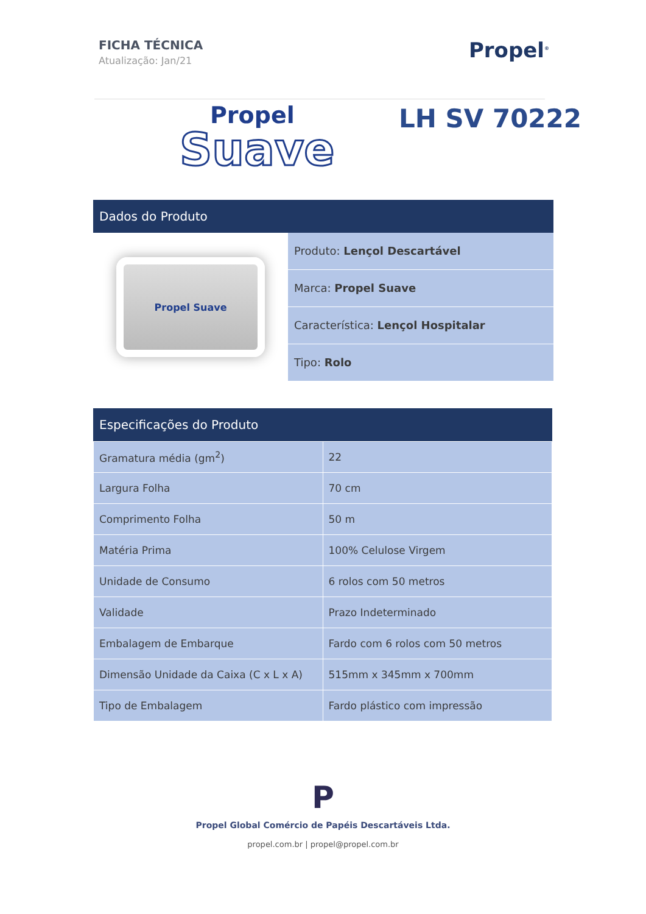FICHA TÉCNICA
Atualização: Jan/21
Propel<sup>®</sup>
Propel
Suave
LH SV 70222
Dados do Produto
Propel Suave
Produto: Lençol Descartável
Marca: Propel Suave
Característica: Lençol Hospitalar
Tipo: Rolo
Especificações do Produto
| Gramatura média (gm<sup>2</sup>) | 22 |
| Largura Folha | 70 cm |
| Comprimento Folha | 50 m |
| Matéria Prima | 100% Celulose Virgem |
| Unidade de Consumo | 6 rolos com 50 metros |
| Validade | Prazo Indeterminado |
| Embalagem de Embarque | Fardo com 6 rolos com 50 metros |
| Dimensão Unidade da Caixa (C x L x A) | 515mm x 345mm x 700mm |
| Tipo de Embalagem | Fardo plástico com impressão |
P
Propel Global Comércio de Papéis Descartáveis Ltda.
propel.com.br | propel@propel.com.br